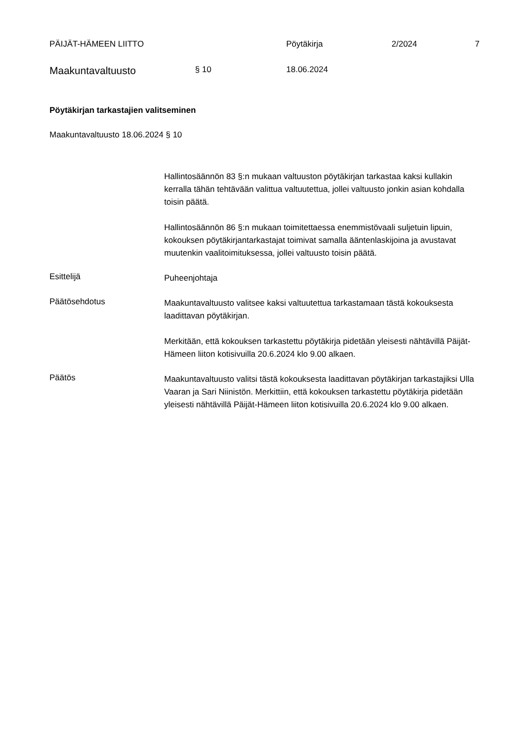PÄIJÄT-HÄMEEN LIITTO Pöytäkirja 2/2024 7
Maakuntavaltuusto
§ 10 18.06.2024
Pöytäkirjan tarkastajien valitseminen
Maakuntavaltuusto 18.06.2024 § 10
Hallintosäännön 83 §:n mukaan valtuuston pöytäkirjan tarkastaa kaksi kullakin kerralla tähän tehtävään valittua valtuutettua, jollei valtuusto jonkin asian kohdalla toisin päätä.
Hallintosäännön 86 §:n mukaan toimitettaessa enemmistövaali suljetuin lipuin, kokouksen pöytäkirjantarkastajat toimivat samalla ääntenlaskijoina ja avustavat muutenkin vaalitoimituksessa, jollei valtuusto toisin päätä.
Esittelijä
Puheenjohtaja
Päätösehdotus
Maakuntavaltuusto valitsee kaksi valtuutettua tarkastamaan tästä kokouksesta laadittavan pöytäkirjan.
Merkitään, että kokouksen tarkastettu pöytäkirja pidetään yleisesti nähtävillä Päijät-Hämeen liiton kotisivuilla 20.6.2024 klo 9.00 alkaen.
Päätös
Maakuntavaltuusto valitsi tästä kokouksesta laadittavan pöytäkirjan tarkastajiksi Ulla Vaaran ja Sari Niinistön. Merkittiin, että kokouksen tarkastettu pöytäkirja pidetään yleisesti nähtävillä Päijät-Hämeen liiton kotisivuilla 20.6.2024 klo 9.00 alkaen.